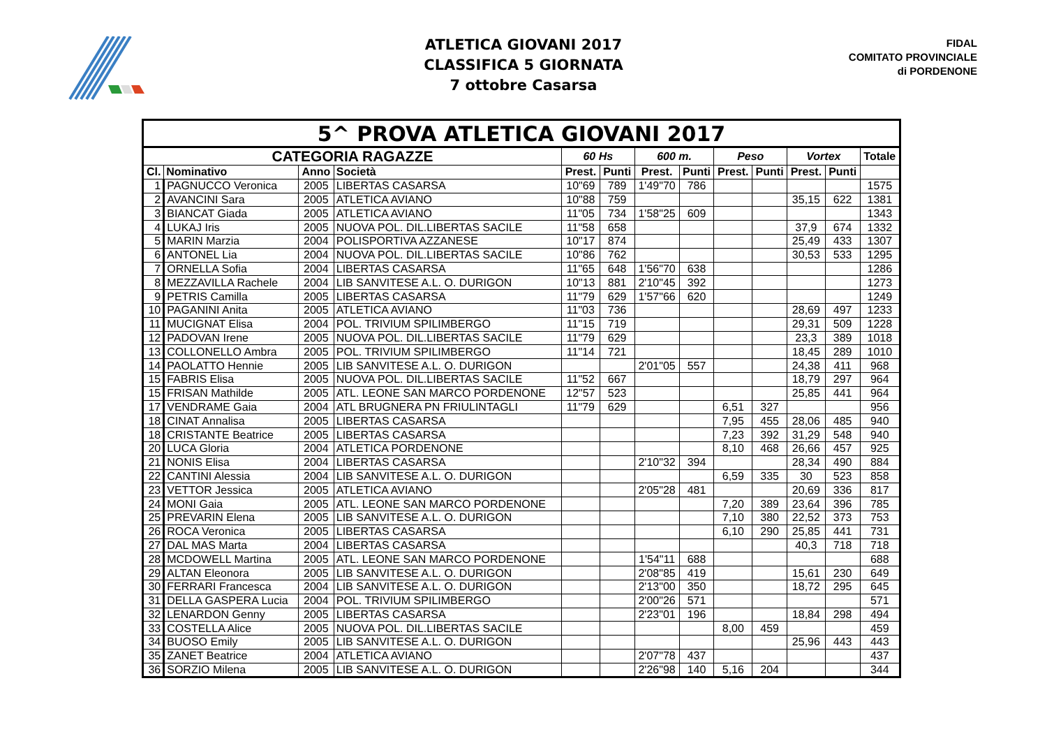ATLETICA GIOVANI 2017
CLASSIFICA 5 GIORNATA
7 ottobre Casarsa
FIDAL
COMITATO PROVINCIALE
di PORDENONE
| 5^ PROVA ATLETICA GIOVANI 2017 | | | | | | | | | | | | |
| --- | --- | --- | --- | --- | --- | --- | --- | --- | --- | --- | --- | --- |
| CATEGORIA RAGAZZE | | | | 60 Hs | | 600 m. | | Peso | | Vortex | | Totale |
| Cl. | Nominativo | Anno | Società | Prest. | Punti | Prest. | Punti | Prest. | Punti | Prest. | Punti | |
| 1 | PAGNUCCO Veronica | 2005 | LIBERTAS CASARSA | 10"69 | 789 | 1'49"70 | 786 | | | | | 1575 |
| 2 | AVANCINI Sara | 2005 | ATLETICA AVIANO | 10"88 | 759 | | | | | 35,15 | 622 | 1381 |
| 3 | BIANCAT Giada | 2005 | ATLETICA AVIANO | 11"05 | 734 | 1'58"25 | 609 | | | | | 1343 |
| 4 | LUKAJ Iris | 2005 | NUOVA POL. DIL.LIBERTAS SACILE | 11"58 | 658 | | | | | 37,9 | 674 | 1332 |
| 5 | MARIN Marzia | 2004 | POLISPORTIVA AZZANESE | 10"17 | 874 | | | | | 25,49 | 433 | 1307 |
| 6 | ANTONEL Lia | 2004 | NUOVA POL. DIL.LIBERTAS SACILE | 10"86 | 762 | | | | | 30,53 | 533 | 1295 |
| 7 | ORNELLA Sofia | 2004 | LIBERTAS CASARSA | 11"65 | 648 | 1'56"70 | 638 | | | | | 1286 |
| 8 | MEZZAVILLA Rachele | 2004 | LIB SANVITESE A.L. O. DURIGON | 10"13 | 881 | 2'10"45 | 392 | | | | | 1273 |
| 9 | PETRIS Camilla | 2005 | LIBERTAS CASARSA | 11"79 | 629 | 1'57"66 | 620 | | | | | 1249 |
| 10 | PAGANINI Anita | 2005 | ATLETICA AVIANO | 11"03 | 736 | | | | | 28,69 | 497 | 1233 |
| 11 | MUCIGNAT Elisa | 2004 | POL. TRIVIUM SPILIMBERGO | 11"15 | 719 | | | | | 29,31 | 509 | 1228 |
| 12 | PADOVAN Irene | 2005 | NUOVA POL. DIL.LIBERTAS SACILE | 11"79 | 629 | | | | | 23,3 | 389 | 1018 |
| 13 | COLLONELLO Ambra | 2005 | POL. TRIVIUM SPILIMBERGO | 11"14 | 721 | | | | | 18,45 | 289 | 1010 |
| 14 | PAOLATTO Hennie | 2005 | LIB SANVITESE A.L. O. DURIGON | | | 2'01"05 | 557 | | | 24,38 | 411 | 968 |
| 15 | FABRIS Elisa | 2005 | NUOVA POL. DIL.LIBERTAS SACILE | 11"52 | 667 | | | | | 18,79 | 297 | 964 |
| 15 | FRISAN Mathilde | 2005 | ATL. LEONE SAN MARCO PORDENONE | 12"57 | 523 | | | | | 25,85 | 441 | 964 |
| 17 | VENDRAME Gaia | 2004 | ATL BRUGNERA PN FRIULINTAGLI | 11"79 | 629 | | | 6,51 | 327 | | | 956 |
| 18 | CINAT Annalisa | 2005 | LIBERTAS CASARSA | | | | | 7,95 | 455 | 28,06 | 485 | 940 |
| 18 | CRISTANTE Beatrice | 2005 | LIBERTAS CASARSA | | | | | 7,23 | 392 | 31,29 | 548 | 940 |
| 20 | LUCA Gloria | 2004 | ATLETICA PORDENONE | | | | | 8,10 | 468 | 26,66 | 457 | 925 |
| 21 | NONIS Elisa | 2004 | LIBERTAS CASARSA | | | 2'10"32 | 394 | | | 28,34 | 490 | 884 |
| 22 | CANTINI Alessia | 2004 | LIB SANVITESE A.L. O. DURIGON | | | | | 6,59 | 335 | 30 | 523 | 858 |
| 23 | VETTOR Jessica | 2005 | ATLETICA AVIANO | | | 2'05"28 | 481 | | | 20,69 | 336 | 817 |
| 24 | MONI Gaia | 2005 | ATL. LEONE SAN MARCO PORDENONE | | | | | 7,20 | 389 | 23,64 | 396 | 785 |
| 25 | PREVARIN Elena | 2005 | LIB SANVITESE A.L. O. DURIGON | | | | | 7,10 | 380 | 22,52 | 373 | 753 |
| 26 | ROCA Veronica | 2005 | LIBERTAS CASARSA | | | | | 6,10 | 290 | 25,85 | 441 | 731 |
| 27 | DAL MAS Marta | 2004 | LIBERTAS CASARSA | | | | | | | 40,3 | 718 | 718 |
| 28 | MCDOWELL Martina | 2005 | ATL. LEONE SAN MARCO PORDENONE | | | 1'54"11 | 688 | | | | | 688 |
| 29 | ALTAN Eleonora | 2005 | LIB SANVITESE A.L. O. DURIGON | | | 2'08"85 | 419 | | | 15,61 | 230 | 649 |
| 30 | FERRARI Francesca | 2004 | LIB SANVITESE A.L. O. DURIGON | | | 2'13"00 | 350 | | | 18,72 | 295 | 645 |
| 31 | DELLA GASPERA Lucia | 2004 | POL. TRIVIUM SPILIMBERGO | | | 2'00"26 | 571 | | | | | 571 |
| 32 | LENARDON Genny | 2005 | LIBERTAS CASARSA | | | 2'23"01 | 196 | | | 18,84 | 298 | 494 |
| 33 | COSTELLA Alice | 2005 | NUOVA POL. DIL.LIBERTAS SACILE | | | | | 8,00 | 459 | | | 459 |
| 34 | BUOSO Emily | 2005 | LIB SANVITESE A.L. O. DURIGON | | | | | | | 25,96 | 443 | 443 |
| 35 | ZANET Beatrice | 2004 | ATLETICA AVIANO | | | 2'07"78 | 437 | | | | | 437 |
| 36 | SORZIO Milena | 2005 | LIB SANVITESE A.L. O. DURIGON | | | 2'26"98 | 140 | 5,16 | 204 | | | 344 |